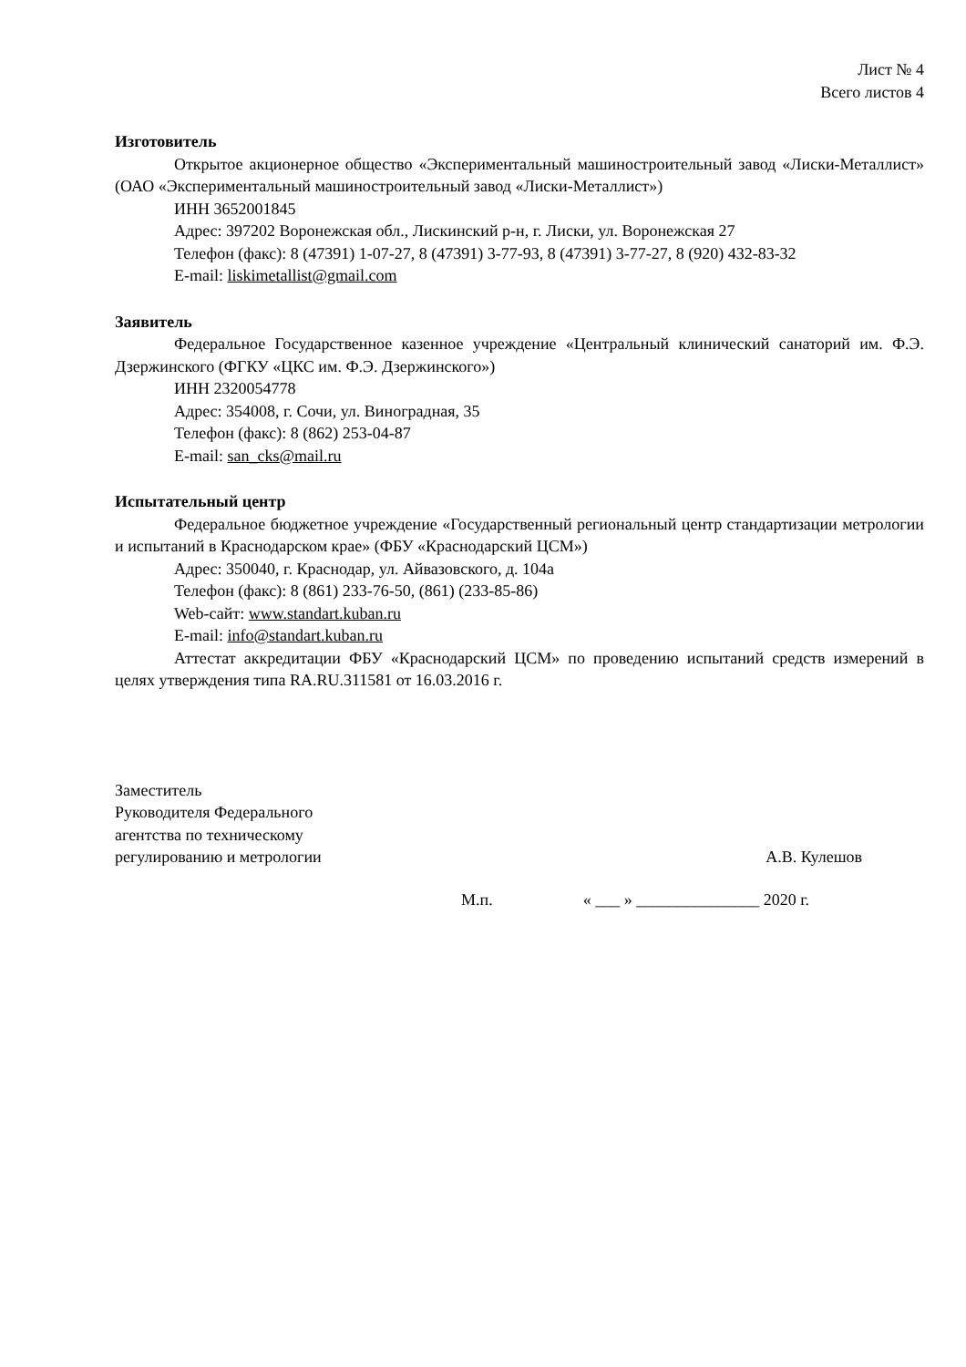Лист № 4
Всего листов 4
Изготовитель
Открытое акционерное общество «Экспериментальный машиностроительный завод «Лиски-Металлист» (ОАО «Экспериментальный машиностроительный завод «Лиски-Металлист»)
ИНН 3652001845
Адрес: 397202 Воронежская обл., Лискинский р-н, г. Лиски, ул. Воронежская 27
Телефон (факс): 8 (47391) 1-07-27, 8 (47391) 3-77-93, 8 (47391) 3-77-27, 8 (920) 432-83-32
E-mail: liskimetallist@gmail.com
Заявитель
Федеральное Государственное казенное учреждение «Центральный клинический санаторий им. Ф.Э. Дзержинского (ФГКУ «ЦКС им. Ф.Э. Дзержинского»)
ИНН 2320054778
Адрес: 354008, г. Сочи, ул. Виноградная, 35
Телефон (факс): 8 (862) 253-04-87
E-mail: san_cks@mail.ru
Испытательный центр
Федеральное бюджетное учреждение «Государственный региональный центр стандартизации метрологии и испытаний в Краснодарском крае» (ФБУ «Краснодарский ЦСМ»)
Адрес: 350040, г. Краснодар, ул. Айвазовского, д. 104а
Телефон (факс): 8 (861) 233-76-50, (861) (233-85-86)
Web-сайт: www.standart.kuban.ru
E-mail: info@standart.kuban.ru
Аттестат аккредитации ФБУ «Краснодарский ЦСМ» по проведению испытаний средств измерений в целях утверждения типа RA.RU.311581 от 16.03.2016 г.
Заместитель
Руководителя Федерального
агентства по техническому
регулированию и метрологии
А.В. Кулешов
М.п. « ___ » _______________ 2020 г.